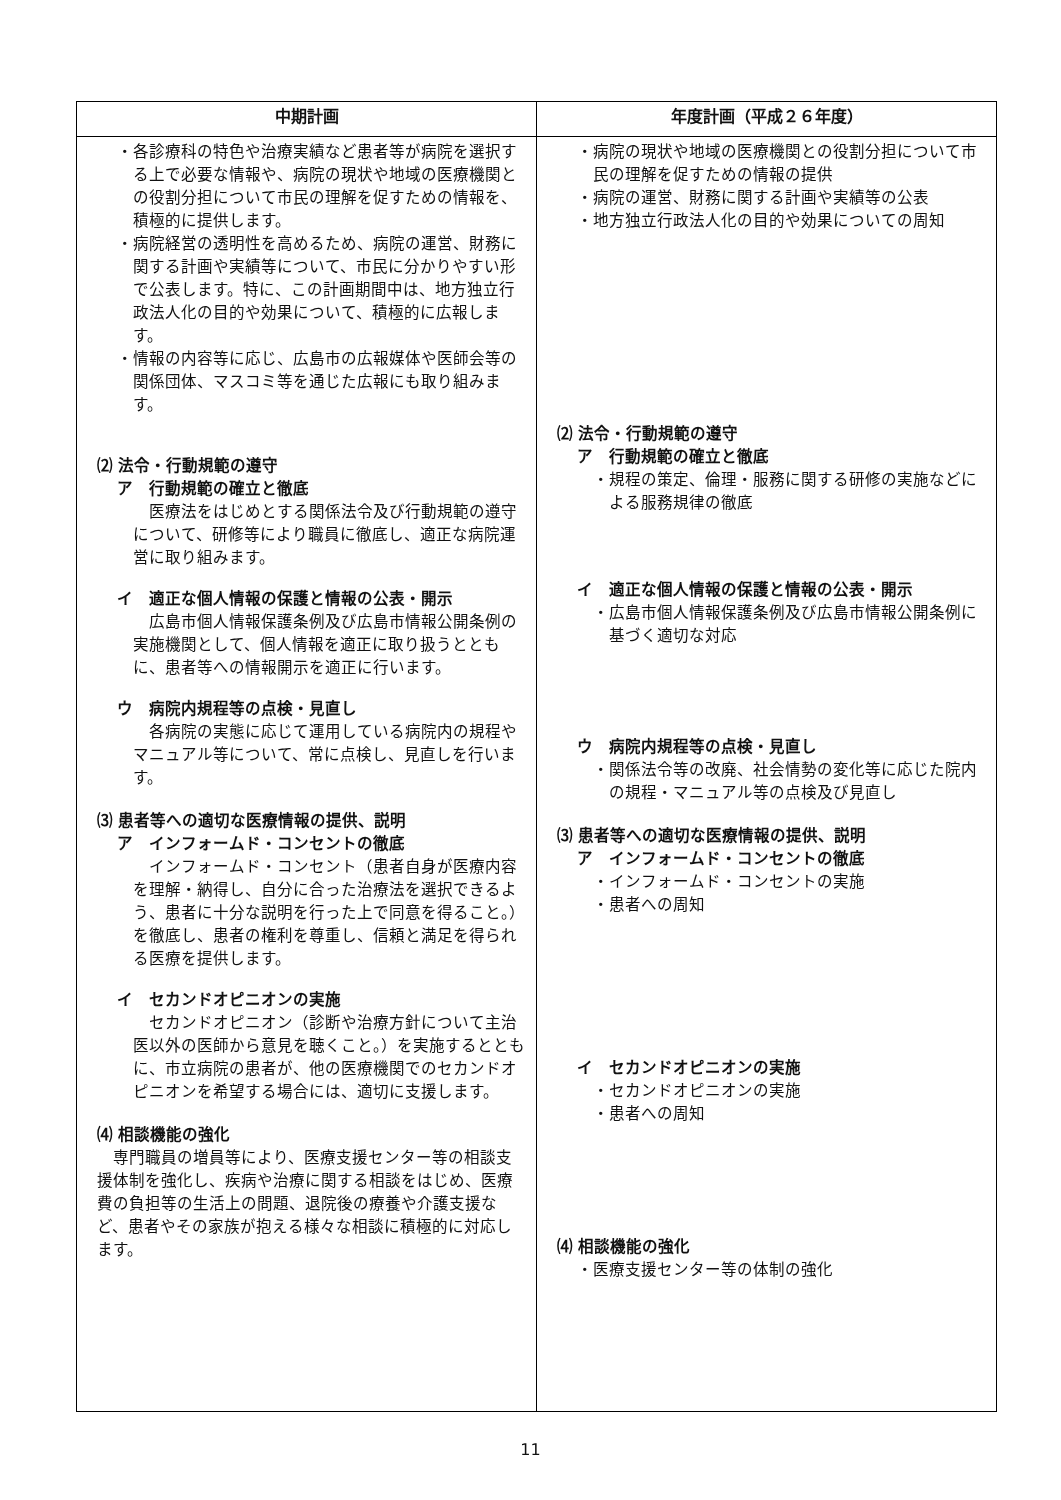| 中期計画 | 年度計画（平成２６年度） |
| --- | --- |
| ・各診療科の特色や治療実績など患者等が病院を選択する上で必要な情報や、病院の現状や地域の医療機関との役割分担について市民の理解を促すための情報を、積極的に提供します。 ・病院経営の透明性を高めるため、病院の運営、財務に関する計画や実績等について、市民に分かりやすい形で公表します。特に、この計画期間中は、地方独立行政法人化の目的や効果について、積極的に広報します。 ・情報の内容等に応じ、広島市の広報媒体や医師会等の関係団体、マスコミ等を通じた広報にも取り組みます。 ⑵ 法令・行動規範の遵守 ア 行動規範の確立と徹底 医療法をはじめとする関係法令及び行動規範の遵守について、研修等により職員に徹底し、適正な病院運営に取り組みます。 イ 適正な個人情報の保護と情報の公表・開示 広島市個人情報保護条例及び広島市情報公開条例の実施機関として、個人情報を適正に取り扱うとともに、患者等への情報開示を適正に行います。 ウ 病院内規程等の点検・見直し 各病院の実態に応じて運用している病院内の規程やマニュアル等について、常に点検し、見直しを行います。 ⑶ 患者等への適切な医療情報の提供、説明 ア インフォームド・コンセントの徹底 インフォームド・コンセント（患者自身が医療内容を理解・納得し、自分に合った治療法を選択できるよう、患者に十分な説明を行った上で同意を得ること。）を徹底し、患者の権利を尊重し、信頼と満足を得られる医療を提供します。 イ セカンドオピニオンの実施 セカンドオピニオン（診断や治療方針について主治医以外の医師から意見を聴くこと。）を実施するとともに、市立病院の患者が、他の医療機関でのセカンドオピニオンを希望する場合には、適切に支援します。 ⑷ 相談機能の強化 専門職員の増員等により、医療支援センター等の相談支援体制を強化し、疾病や治療に関する相談をはじめ、医療費の負担等の生活上の問題、退院後の療養や介護支援など、患者やその家族が抱える様々な相談に積極的に対応します。 | ・病院の現状や地域の医療機関との役割分担について市民の理解を促すための情報の提供 ・病院の運営、財務に関する計画や実績等の公表 ・地方独立行政法人化の目的や効果についての周知 ⑵ 法令・行動規範の遵守 ア 行動規範の確立と徹底 ・規程の策定、倫理・服務に関する研修の実施などによる服務規律の徹底 イ 適正な個人情報の保護と情報の公表・開示 ・広島市個人情報保護条例及び広島市情報公開条例に基づく適切な対応 ウ 病院内規程等の点検・見直し ・関係法令等の改廃、社会情勢の変化等に応じた院内の規程・マニュアル等の点検及び見直し ⑶ 患者等への適切な医療情報の提供、説明 ア インフォームド・コンセントの徹底 ・インフォームド・コンセントの実施 ・患者への周知 イ セカンドオピニオンの実施 ・セカンドオピニオンの実施 ・患者への周知 ⑷ 相談機能の強化 ・医療支援センター等の体制の強化 |
11